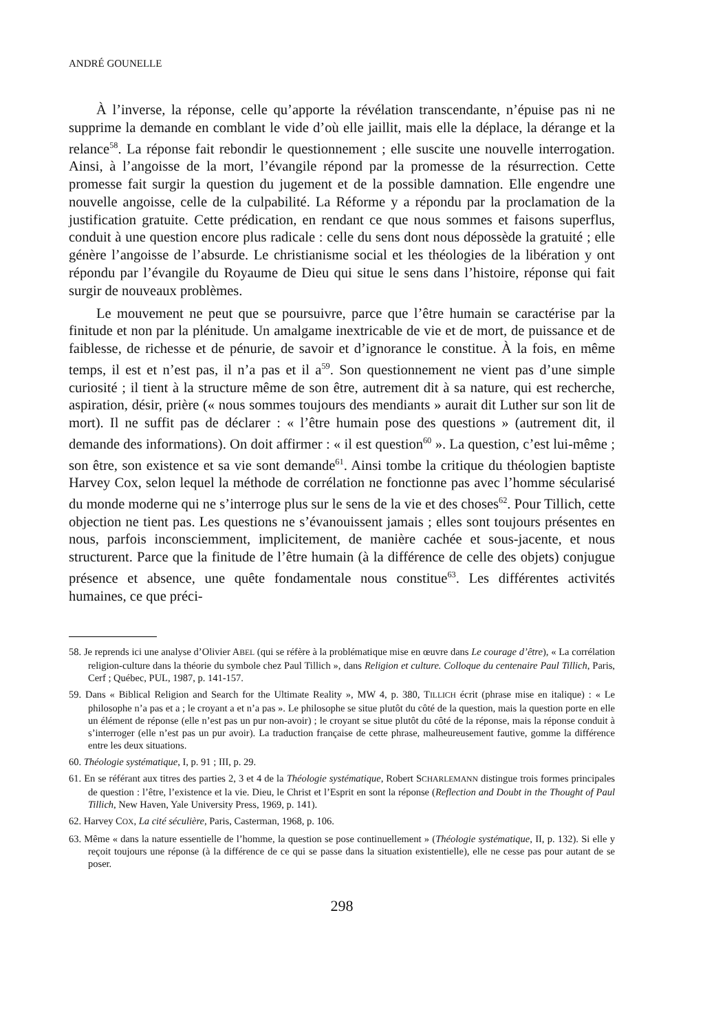ANDRÉ GOUNELLE
À l’inverse, la réponse, celle qu’apporte la révélation transcendante, n’épuise pas ni ne supprime la demande en comblant le vide d’où elle jaillit, mais elle la déplace, la dérange et la relance<sup>58</sup>. La réponse fait rebondir le questionnement ; elle suscite une nouvelle interrogation. Ainsi, à l’angoisse de la mort, l’évangile répond par la promesse de la résurrection. Cette promesse fait surgir la question du jugement et de la possible damnation. Elle engendre une nouvelle angoisse, celle de la culpabilité. La Réforme y a répondu par la proclamation de la justification gratuite. Cette prédication, en rendant ce que nous sommes et faisons superflus, conduit à une question encore plus radicale : celle du sens dont nous dépossède la gratuité ; elle génère l’angoisse de l’absurde. Le christianisme social et les théologies de la libération y ont répondu par l’évangile du Royaume de Dieu qui situe le sens dans l’histoire, réponse qui fait surgir de nouveaux problèmes.
Le mouvement ne peut que se poursuivre, parce que l’être humain se caractérise par la finitude et non par la plénitude. Un amalgame inextricable de vie et de mort, de puissance et de faiblesse, de richesse et de pénurie, de savoir et d’ignorance le constitue. À la fois, en même temps, il est et n’est pas, il n’a pas et il a<sup>59</sup>. Son questionnement ne vient pas d’une simple curiosité ; il tient à la structure même de son être, autrement dit à sa nature, qui est recherche, aspiration, désir, prière (« nous sommes toujours des mendiants » aurait dit Luther sur son lit de mort). Il ne suffit pas de déclarer : « l’être humain pose des questions » (autrement dit, il demande des informations). On doit affirmer : « il est question<sup>60</sup> ». La question, c’est lui-même ; son être, son existence et sa vie sont demande<sup>61</sup>. Ainsi tombe la critique du théologien baptiste Harvey Cox, selon lequel la méthode de corrélation ne fonctionne pas avec l’homme sécularisé du monde moderne qui ne s’interroge plus sur le sens de la vie et des choses<sup>62</sup>. Pour Tillich, cette objection ne tient pas. Les questions ne s’évanouissent jamais ; elles sont toujours présentes en nous, parfois inconsciemment, implicitement, de manière cachée et sous-jacente, et nous structurent. Parce que la finitude de l’être humain (à la différence de celle des objets) conjugue présence et absence, une quête fondamentale nous constitue<sup>63</sup>. Les différentes activités humaines, ce que préci-
58. Je reprends ici une analyse d’Olivier ABEL (qui se réfère à la problématique mise en œuvre dans Le courage d’être), « La corrélation religion-culture dans la théorie du symbole chez Paul Tillich », dans Religion et culture. Colloque du centenaire Paul Tillich, Paris, Cerf ; Québec, PUL, 1987, p. 141-157.
59. Dans « Biblical Religion and Search for the Ultimate Reality », MW 4, p. 380, TILLICH écrit (phrase mise en italique) : « Le philosophe n’a pas et a ; le croyant a et n’a pas ». Le philosophe se situe plutôt du côté de la question, mais la question porte en elle un élément de réponse (elle n’est pas un pur non-avoir) ; le croyant se situe plutôt du côté de la réponse, mais la réponse conduit à s’interroger (elle n’est pas un pur avoir). La traduction française de cette phrase, malheureusement fautive, gomme la différence entre les deux situations.
60. Théologie systématique, I, p. 91 ; III, p. 29.
61. En se référant aux titres des parties 2, 3 et 4 de la Théologie systématique, Robert SCHARLEMANN distingue trois formes principales de question : l’être, l’existence et la vie. Dieu, le Christ et l’Esprit en sont la réponse (Reflection and Doubt in the Thought of Paul Tillich, New Haven, Yale University Press, 1969, p. 141).
62. Harvey COX, La cité séculière, Paris, Casterman, 1968, p. 106.
63. Même « dans la nature essentielle de l’homme, la question se pose continuellement » (Théologie systématique, II, p. 132). Si elle y reçoit toujours une réponse (à la différence de ce qui se passe dans la situation existentielle), elle ne cesse pas pour autant de se poser.
298